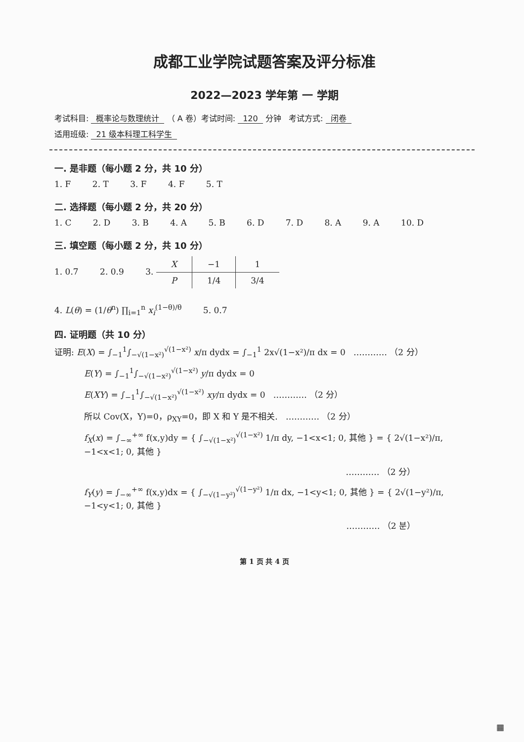成都工业学院试题答案及评分标准
2022—2023 学年第 一 学期
考试科目: 概率论与数理统计 （ A 卷）考试时间: 120 分钟 考试方式: 闭卷
适用班级: 21 级本科理工科学生
一. 是非题（每小题 2 分，共 10 分）
1. F 2. T 3. F 4. F 5. T
二. 选择题（每小题 2 分，共 20 分）
1. C 2. D 3. B 4. A 5. B 6. D 7. D 8. A 9. A 10. D
三. 填空题（每小题 2 分，共 10 分）
1. 0.7 2. 0.9 3.
| X | −1 | 1 |
| P | 1/4 | 3/4 |
4. L(θ) = (1/θ<sup>n</sup>) ∏<sub>i=1</sub><sup>n</sup> x<sub>i</sub><sup>(1−θ)/θ</sup> 5. 0.7
四. 证明题（共 10 分）
证明: E(X) = ∫<sub>−1</sub><sup>1</sup>∫<sub>−√(1−x²)</sub><sup>√(1−x²)</sup> x/π dydx = ∫<sub>−1</sub><sup>1</sup> 2x√(1−x²)/π dx = 0 ………… （2 分）
E(Y) = ∫<sub>−1</sub><sup>1</sup>∫<sub>−√(1−x²)</sub><sup>√(1−x²)</sup> y/π dydx = 0
E(XY) = ∫<sub>−1</sub><sup>1</sup>∫<sub>−√(1−x²)</sub><sup>√(1−x²)</sup> xy/π dydx = 0 ………… （2 分）
所以 Cov(X，Y)=0，ρ<sub>XY</sub>=0，即 X 和 Y 是不相关. ………… （2 分）
f<sub>X</sub>(x) = ∫<sub>−∞</sub><sup>+∞</sup> f(x,y)dy = { ∫<sub>−√(1−x²)</sub><sup>√(1−x²)</sup> 1/π dy, −1<x<1; 0, 其他 } = { 2√(1−x²)/π, −1<x<1; 0, 其他 }
………… （2 分）
f<sub>Y</sub>(y) = ∫<sub>−∞</sub><sup>+∞</sup> f(x,y)dx = { ∫<sub>−√(1−y²)</sub><sup>√(1−y²)</sup> 1/π dx, −1<y<1; 0, 其他 } = { 2√(1−y²)/π, −1<y<1; 0, 其他 }
………… （2 분）
第 1 页 共 4 页
▦